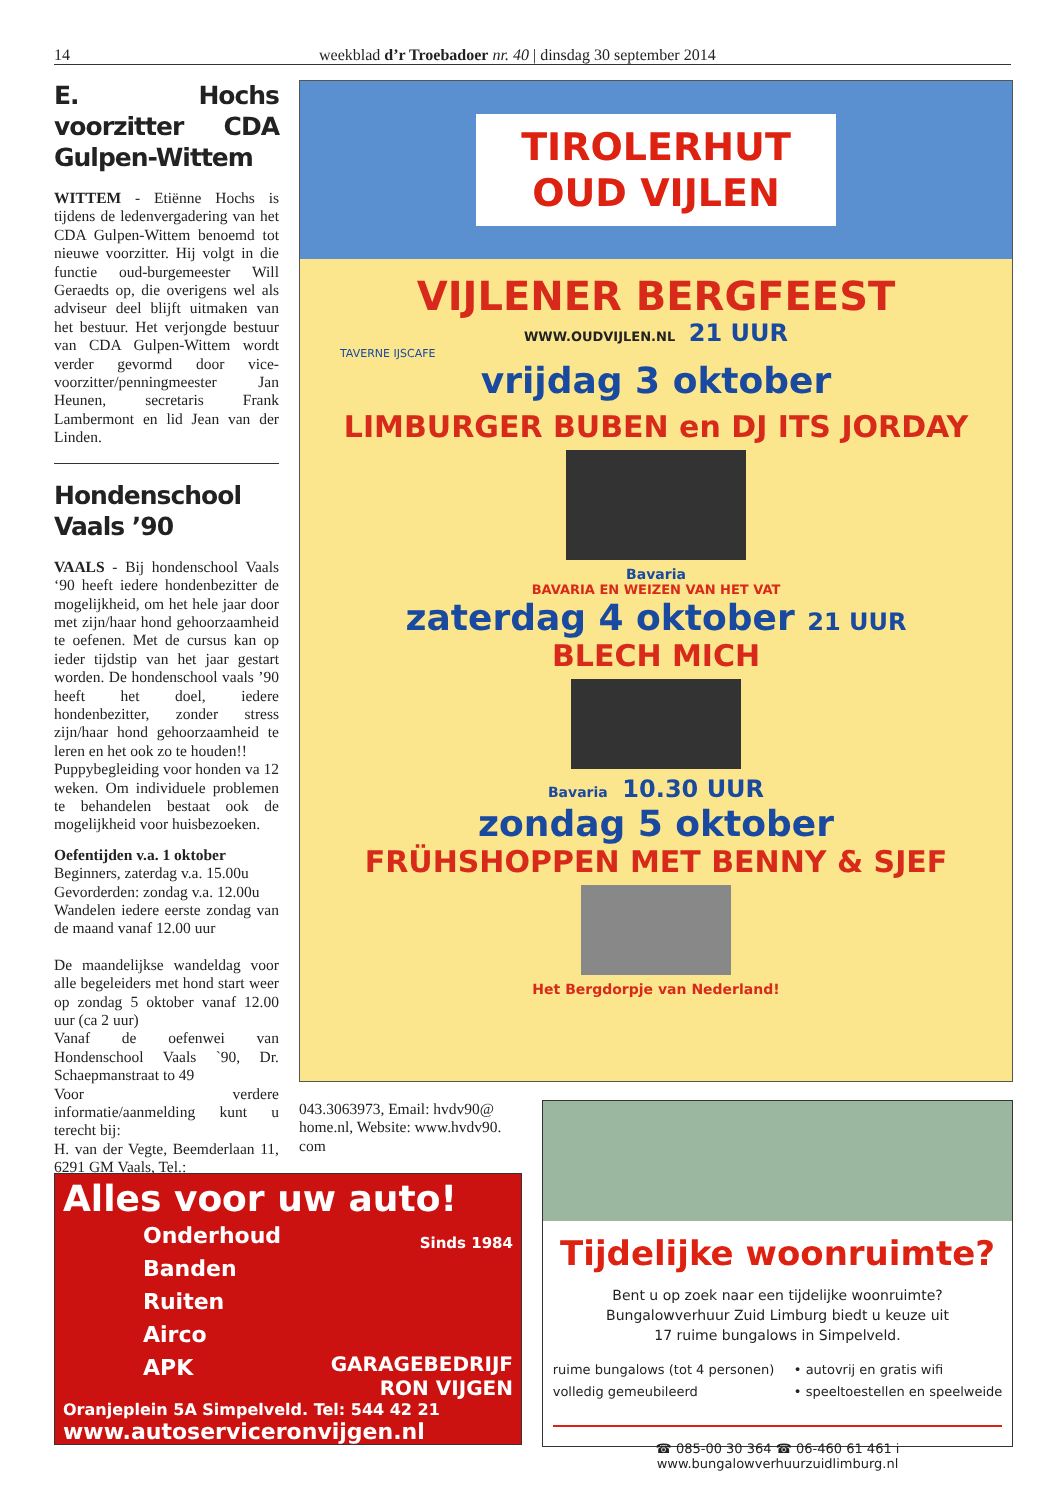14 weekblad d’r Troebadoer nr. 40 | dinsdag 30 september 2014
E. Hochs voorzitter CDA Gulpen-Wittem
WITTEM - Etiënne Hochs is tijdens de ledenvergadering van het CDA Gulpen-Wittem benoemd tot nieuwe voorzitter. Hij volgt in die functie oud-burgemeester Will Geraedts op, die overigens wel als adviseur deel blijft uitmaken van het bestuur. Het verjongde bestuur van CDA Gulpen-Wittem wordt verder gevormd door vice-voorzitter/penningmeester Jan Heunen, secretaris Frank Lambermont en lid Jean van der Linden.
Hondenschool Vaals ’90
VAALS - Bij hondenschool Vaals ‘90 heeft iedere hondenbezitter de mogelijkheid, om het hele jaar door met zijn/haar hond gehoorzaamheid te oefenen. Met de cursus kan op ieder tijdstip van het jaar gestart worden. De hondenschool vaals ’90 heeft het doel, iedere hondenbezitter, zonder stress zijn/haar hond gehoorzaamheid te leren en het ook zo te houden!!
Puppybegleiding voor honden va 12 weken. Om individuele problemen te behandelen bestaat ook de mogelijkheid voor huisbezoeken.
Oefentijden v.a. 1 oktober
Beginners, zaterdag v.a. 15.00u
Gevorderden: zondag v.a. 12.00u
Wandelen iedere eerste zondag van de maand vanaf 12.00 uur
De maandelijkse wandeldag voor alle begeleiders met hond start weer op zondag 5 oktober vanaf 12.00 uur (ca 2 uur)
Vanaf de oefenwei van Hondenschool Vaals `90, Dr. Schaepmanstraat to 49
Voor verdere informatie/aanmelding kunt u terecht bij:
H. van der Vegte, Beemderlaan 11, 6291 GM Vaals, Tel.:
TIROLERHUT
OUD VIJLEN
VIJLENER BERGFEEST
WWW.OUDVIJLEN.NL 21 UUR
TAVERNE IJSCAFE
vrijdag 3 oktober
LIMBURGER BUBEN en DJ ITS JORDAY
Bavaria
BAVARIA EN WEIZEN VAN HET VAT
zaterdag 4 oktober 21 UUR
BLECH MICH
Bavaria 10.30 UUR
zondag 5 oktober
FRÜHSHOPPEN MET BENNY & SJEF
Het Bergdorpje van Nederland!
043.3063973, Email: hvdv90@ home.nl, Website: www.hvdv90. com
Alles voor uw auto!
Onderhoud
Banden
Ruiten
Airco
APK
Sinds 1984
GARAGEBEDRIJF
RON VIJGEN
Oranjeplein 5A Simpelveld. Tel: 544 42 21
www.autoserviceronvijgen.nl
Tijdelijke woonruimte?
Bent u op zoek naar een tijdelijke woonruimte?
Bungalowverhuur Zuid Limburg biedt u keuze uit
17 ruime bungalows in Simpelveld.
ruime bungalows (tot 4 personen)
volledig gemeubileerd
• autovrij en gratis wifi
• speeltoestellen en speelweide
☎ 085-00 30 364 ☎ 06-460 61 461 i www.bungalowverhuurzuidlimburg.nl